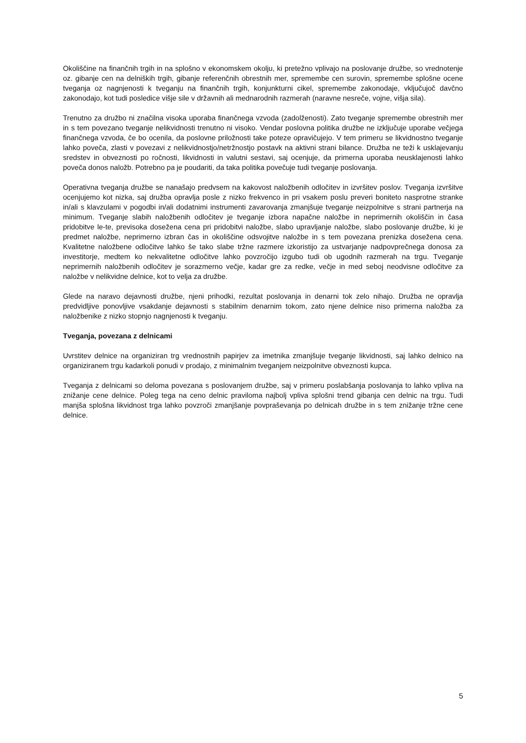Okoliščine na finančnih trgih in na splošno v ekonomskem okolju, ki pretežno vplivajo na poslovanje družbe, so vrednotenje oz. gibanje cen na delniških trgih, gibanje referenčnih obrestnih mer, spremembe cen surovin, spremembe splošne ocene tveganja oz nagnjenosti k tveganju na finančnih trgih, konjunkturni cikel, spremembe zakonodaje, vključujoč davčno zakonodajo, kot tudi posledice višje sile v državnih ali mednarodnih razmerah (naravne nesreče, vojne, višja sila).
Trenutno za družbo ni značilna visoka uporaba finančnega vzvoda (zadolženosti). Zato tveganje spremembe obrestnih mer in s tem povezano tveganje nelikvidnosti trenutno ni visoko. Vendar poslovna politika družbe ne izključuje uporabe večjega finančnega vzvoda, če bo ocenila, da poslovne priložnosti take poteze opravičujejo. V tem primeru se likvidnostno tveganje lahko poveča, zlasti v povezavi z nelikvidnostjo/netržnostjo postavk na aktivni strani bilance. Družba ne teži k usklajevanju sredstev in obveznosti po ročnosti, likvidnosti in valutni sestavi, saj ocenjuje, da primerna uporaba neusklajenosti lahko poveča donos naložb. Potrebno pa je poudariti, da taka politika povečuje tudi tveganje poslovanja.
Operativna tveganja družbe se nanašajo predvsem na kakovost naložbenih odločitev in izvršitev poslov. Tveganja izvršitve ocenjujemo kot nizka, saj družba opravlja posle z nizko frekvenco in pri vsakem poslu preveri boniteto nasprotne stranke in/ali s klavzulami v pogodbi in/ali dodatnimi instrumenti zavarovanja zmanjšuje tveganje neizpolnitve s strani partnerja na minimum. Tveganje slabih naložbenih odločitev je tveganje izbora napačne naložbe in neprimernih okoliščin in časa pridobitve le-te, previsoka dosežena cena pri pridobitvi naložbe, slabo upravljanje naložbe, slabo poslovanje družbe, ki je predmet naložbe, neprimerno izbran čas in okoliščine odsvojitve naložbe in s tem povezana prenizka dosežena cena. Kvalitetne naložbene odločitve lahko še tako slabe tržne razmere izkoristijo za ustvarjanje nadpovprečnega donosa za investitorje, medtem ko nekvalitetne odločitve lahko povzročijo izgubo tudi ob ugodnih razmerah na trgu. Tveganje neprimernih naložbenih odločitev je sorazmerno večje, kadar gre za redke, večje in med seboj neodvisne odločitve za naložbe v nelikvidne delnice, kot to velja za družbe.
Glede na naravo dejavnosti družbe, njeni prihodki, rezultat poslovanja in denarni tok zelo nihajo. Družba ne opravlja predvidljive ponovljive vsakdanje dejavnosti s stabilnim denarnim tokom, zato njene delnice niso primerna naložba za naložbenike z nizko stopnjo nagnjenosti k tveganju.
Tveganja, povezana z delnicami
Uvrstitev delnice na organiziran trg vrednostnih papirjev za imetnika zmanjšuje tveganje likvidnosti, saj lahko delnico na organiziranem trgu kadarkoli ponudi v prodajo, z minimalnim tveganjem neizpolnitve obveznosti kupca.
Tveganja z delnicami so deloma povezana s poslovanjem družbe, saj v primeru poslabšanja poslovanja to lahko vpliva na znižanje cene delnice. Poleg tega na ceno delnic praviloma najbolj vpliva splošni trend gibanja cen delnic na trgu. Tudi manjša splošna likvidnost trga lahko povzroči zmanjšanje povpraševanja po delnicah družbe in s tem znižanje tržne cene delnice.
5